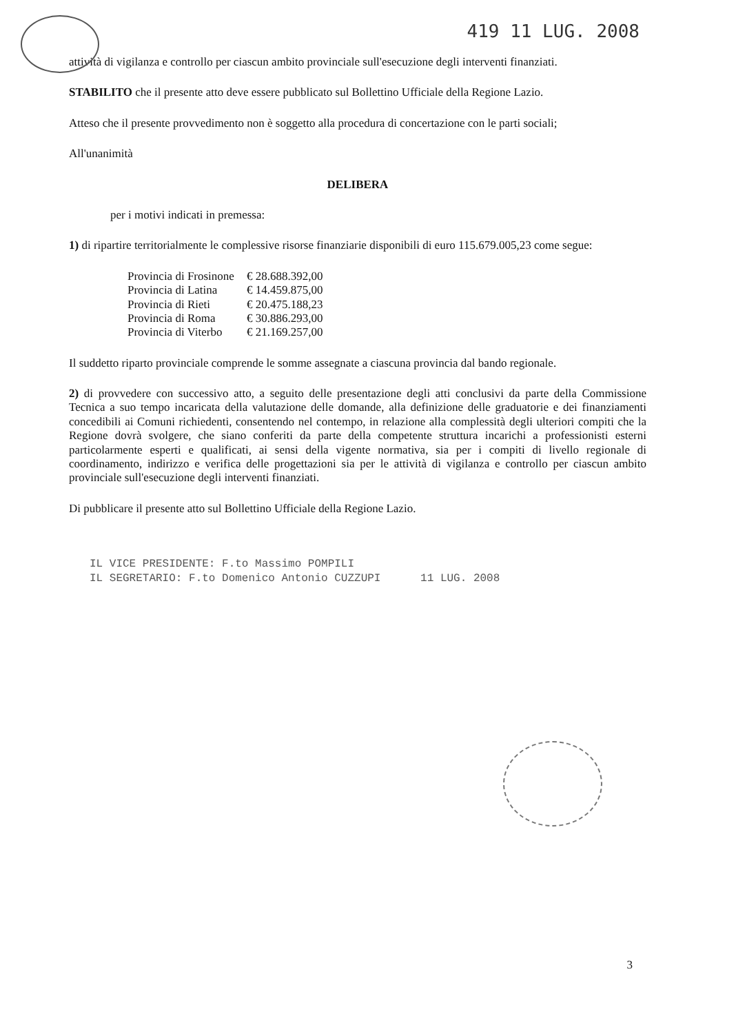419 11 LUG. 2008
attività di vigilanza e controllo per ciascun ambito provinciale sull'esecuzione degli interventi finanziati.
STABILITO che il presente atto deve essere pubblicato sul Bollettino Ufficiale della Regione Lazio.
Atteso che il presente provvedimento non è soggetto alla procedura di concertazione con le parti sociali;
All'unanimità
DELIBERA
per i motivi indicati in premessa:
1) di ripartire territorialmente le complessive risorse finanziarie disponibili di euro 115.679.005,23 come segue:
| Provincia di Frosinone | € 28.688.392,00 |
| Provincia di Latina | € 14.459.875,00 |
| Provincia di Rieti | € 20.475.188,23 |
| Provincia di Roma | € 30.886.293,00 |
| Provincia di Viterbo | € 21.169.257,00 |
Il suddetto riparto provinciale comprende le somme assegnate a ciascuna provincia dal bando regionale.
2) di provvedere con successivo atto, a seguito delle presentazione degli atti conclusivi da parte della Commissione Tecnica a suo tempo incaricata della valutazione delle domande, alla definizione delle graduatorie e dei finanziamenti concedibili ai Comuni richiedenti, consentendo nel contempo, in relazione alla complessità degli ulteriori compiti che la Regione dovrà svolgere, che siano conferiti da parte della competente struttura incarichi a professionisti esterni particolarmente esperti e qualificati, ai sensi della vigente normativa, sia per i compiti di livello regionale di coordinamento, indirizzo e verifica delle progettazioni sia per le attività di vigilanza e controllo per ciascun ambito provinciale sull'esecuzione degli interventi finanziati.
Di pubblicare il presente atto sul Bollettino Ufficiale della Regione Lazio.
IL VICE PRESIDENTE: F.to Massimo POMPILI
IL SEGRETARIO: F.to Domenico Antonio CUZZUPI 11 LUG. 2008
3